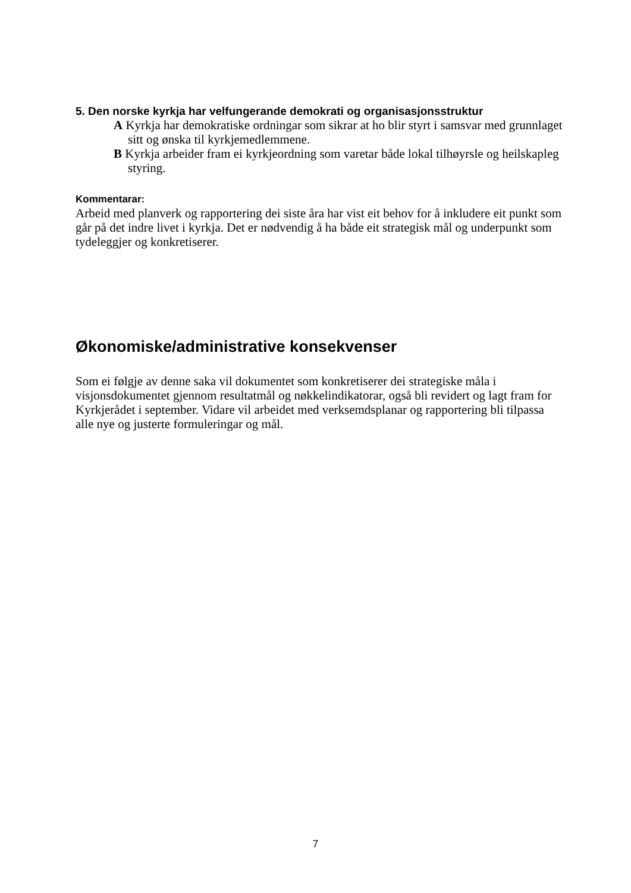5. Den norske kyrkja har velfungerande demokrati og organisasjonsstruktur
A Kyrkja har demokratiske ordningar som sikrar at ho blir styrt i samsvar med grunnlaget sitt og ønska til kyrkjemedlemmene.
B Kyrkja arbeider fram ei kyrkjeordning som varetar både lokal tilhøyrsle og heilskapleg styring.
Kommentarar:
Arbeid med planverk og rapportering dei siste åra har vist eit behov for å inkludere eit punkt som går på det indre livet i kyrkja. Det er nødvendig å ha både eit strategisk mål og underpunkt som tydeleggjer og konkretiserer.
Økonomiske/administrative konsekvenser
Som ei følgje av denne saka vil dokumentet som konkretiserer dei strategiske måla i visjonsdokumentet gjennom resultatmål og nøkkelindikatorar, også bli revidert og lagt fram for Kyrkjerådet i september. Vidare vil arbeidet med verksemdsplanar og rapportering bli tilpassa alle nye og justerte formuleringar og mål.
7